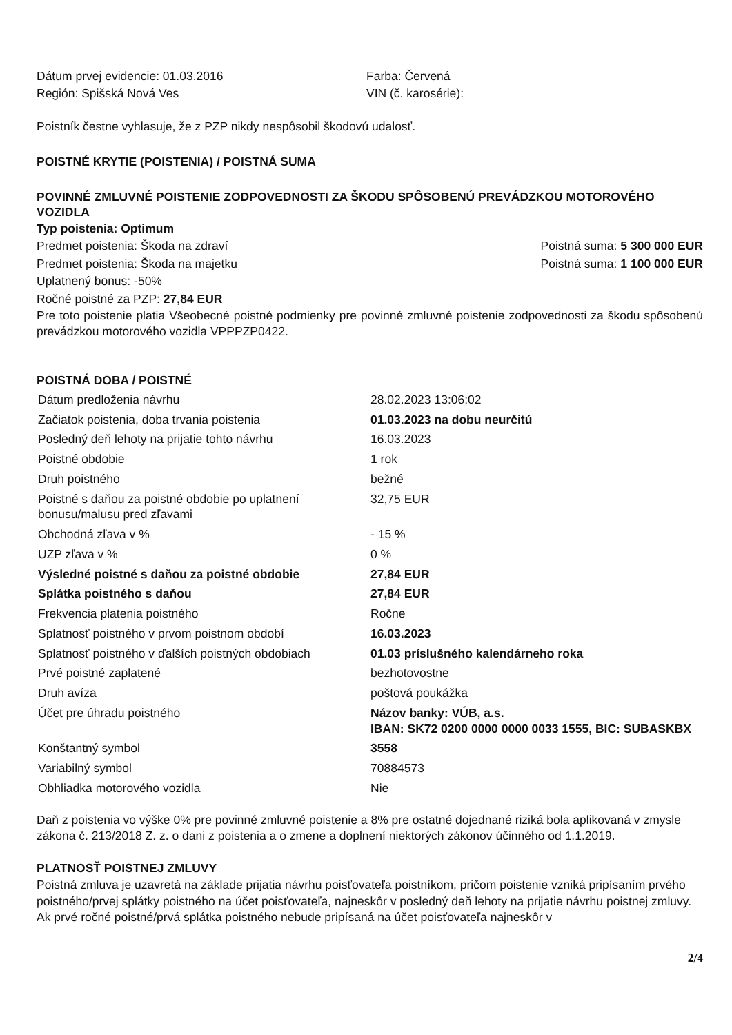Dátum prvej evidencie: 01.03.2016 Farba: Červená
Región: Spišská Nová Ves VIN (č. karosérie):
Poistník čestne vyhlasuje, že z PZP nikdy nespôsobil škodovú udalosť.
POISTNÉ KRYTIE (POISTENIA) / POISTNÁ SUMA
POVINNÉ ZMLUVNÉ POISTENIE ZODPOVEDNOSTI ZA ŠKODU SPÔSOBENÚ PREVÁDZKOU MOTOROVÉHO VOZIDLA
Typ poistenia: Optimum
Predmet poistenia: Škoda na zdraví Poistná suma: 5 300 000 EUR
Predmet poistenia: Škoda na majetku Poistná suma: 1 100 000 EUR
Uplatnený bonus: -50%
Ročné poistné za PZP: 27,84 EUR
Pre toto poistenie platia Všeobecné poistné podmienky pre povinné zmluvné poistenie zodpovednosti za škodu spôsobenú prevádzkou motorového vozidla VPPPZP0422.
POISTNÁ DOBA / POISTNÉ
| Dátum predloženia návrhu | 28.02.2023 13:06:02 |
| Začiatok poistenia, doba trvania poistenia | 01.03.2023 na dobu neurčitú |
| Posledný deň lehoty na prijatie tohto návrhu | 16.03.2023 |
| Poistné obdobie | 1 rok |
| Druh poistného | bežné |
| Poistné s daňou za poistné obdobie po uplatnení bonusu/malusu pred zľavami | 32,75 EUR |
| Obchodná zľava v % | - 15 % |
| UZP zľava v % | 0 % |
| Výsledné poistné s daňou za poistné obdobie | 27,84 EUR |
| Splátka poistného s daňou | 27,84 EUR |
| Frekvencia platenia poistného | Ročne |
| Splatnosť poistného v prvom poistnom období | 16.03.2023 |
| Splatnosť poistného v ďalších poistných obdobiach | 01.03 príslušného kalendárneho roka |
| Prvé poistné zaplatené | bezhotovostne |
| Druh avíza | poštová poukážka |
| Účet pre úhradu poistného | Názov banky: VÚB, a.s. IBAN: SK72 0200 0000 0000 0033 1555, BIC: SUBASKBX |
| Konštantný symbol | 3558 |
| Variabilný symbol | 70884573 |
| Obhliadka motorového vozidla | Nie |
Daň z poistenia vo výške 0% pre povinné zmluvné poistenie a 8% pre ostatné dojednané riziká bola aplikovaná v zmysle zákona č. 213/2018 Z. z. o dani z poistenia a o zmene a doplnení niektorých zákonov účinného od 1.1.2019.
PLATNOSŤ POISTNEJ ZMLUVY
Poistná zmluva je uzavretá na základe prijatia návrhu poisťovateľa poistníkom, pričom poistenie vzniká pripísaním prvého poistného/prvej splátky poistného na účet poisťovateľa, najneskôr v posledný deň lehoty na prijatie návrhu poistnej zmluvy. Ak prvé ročné poistné/prvá splátka poistného nebude pripísaná na účet poisťovateľa najneskôr v
2/4